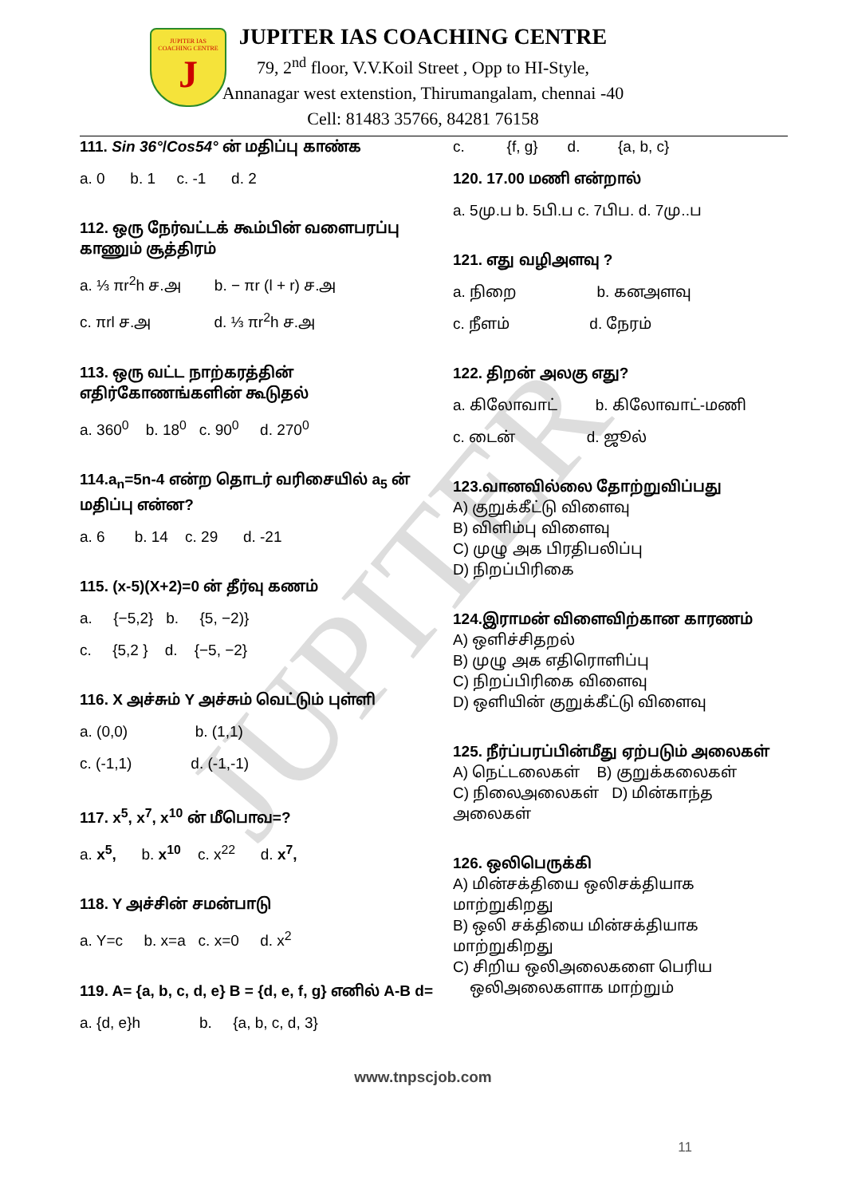JUPITER
JUPITER IAS
COACHING CENTRE
J
JUPITER IAS COACHING CENTRE
79, 2<sup>nd</sup> floor, V.V.Koil Street , Opp to HI-Style,
Annanagar west extenstion, Thirumangalam, chennai -40
Cell: 81483 35766, 84281 76158
111. Sin 36°/Cos54° ன் மதிப்பு காண்க
a. 0 b. 1 c. -1 d. 2
112. ஒரு நேர்வட்டக் கூம்பின் வளைபரப்பு காணும் சூத்திரம்
a. ⅓ πr<sup>2</sup>h ச.அ b. − πr (l + r) ச.அ
c. πrl ச.அ d. ⅓ πr<sup>2</sup>h ச.அ
113. ஒரு வட்ட நாற்கரத்தின் எதிர்கோணங்களின் கூடுதல்
a. 360<sup>0</sup> b. 18<sup>0</sup> c. 90<sup>0</sup> d. 270<sup>0</sup>
114.a<sub>n</sub>=5n-4 என்ற தொடர் வரிசையில் a<sub>5</sub> ன் மதிப்பு என்ன?
a. 6 b. 14 c. 29 d. -21
115. (x-5)(X+2)=0 ன் தீர்வு கணம்
a. {−5,2} b. {5, −2)}
c. {5,2 } d. {−5, −2}
116. X அச்சும் Y அச்சும் வெட்டும் புள்ளி
a. (0,0) b. (1,1)
c. (-1,1) d. (-1,-1)
117. x<sup>5</sup>, x<sup>7</sup>, x<sup>10</sup> ன் மீபொவ=?
a. x<sup>5</sup>, b. x<sup>10</sup> c. x<sup>22</sup> d. x<sup>7</sup>,
118. Y அச்சின் சமன்பாடு
a. Y=c b. x=a c. x=0 d. x<sup>2</sup>
119. A= {a, b, c, d, e} B = {d, e, f, g} எனில் A-B d=
a. {d, e}h b. {a, b, c, d, 3}
c. {f, g} d. {a, b, c}
120. 17.00 மணி என்றால்
a. 5மு.ப b. 5பி.ப c. 7பிப. d. 7மு..ப
121. எது வழிஅளவு ?
a. நிறை b. கனஅளவு
c. நீளம் d. நேரம்
122. திறன் அலகு எது?
a. கிலோவாட் b. கிலோவாட்-மணி
c. டைன் d. ஜூல்
123.வானவில்லை தோற்றுவிப்பது
A) குறுக்கீட்டு விளைவு
B) விளிம்பு விளைவு
C) முழு அக பிரதிபலிப்பு
D) நிறப்பிரிகை
124.இராமன் விளைவிற்கான காரணம்
A) ஒளிச்சிதறல்
B) முழு அக எதிரொளிப்பு
C) நிறப்பிரிகை விளைவு
D) ஒளியின் குறுக்கீட்டு விளைவு
125. நீர்ப்பரப்பின்மீது ஏற்படும் அலைகள்
A) நெட்டலைகள் B) குறுக்கலைகள்
C) நிலைஅலைகள் D) மின்காந்த அலைகள்
126. ஒலிபெருக்கி
A) மின்சக்தியை ஒலிசக்தியாக மாற்றுகிறது
B) ஒலி சக்தியை மின்சக்தியாக மாற்றுகிறது
C) சிறிய ஒலிஅலைகளை பெரிய
ஒலிஅலைகளாக மாற்றும்
www.tnpscjob.com
11